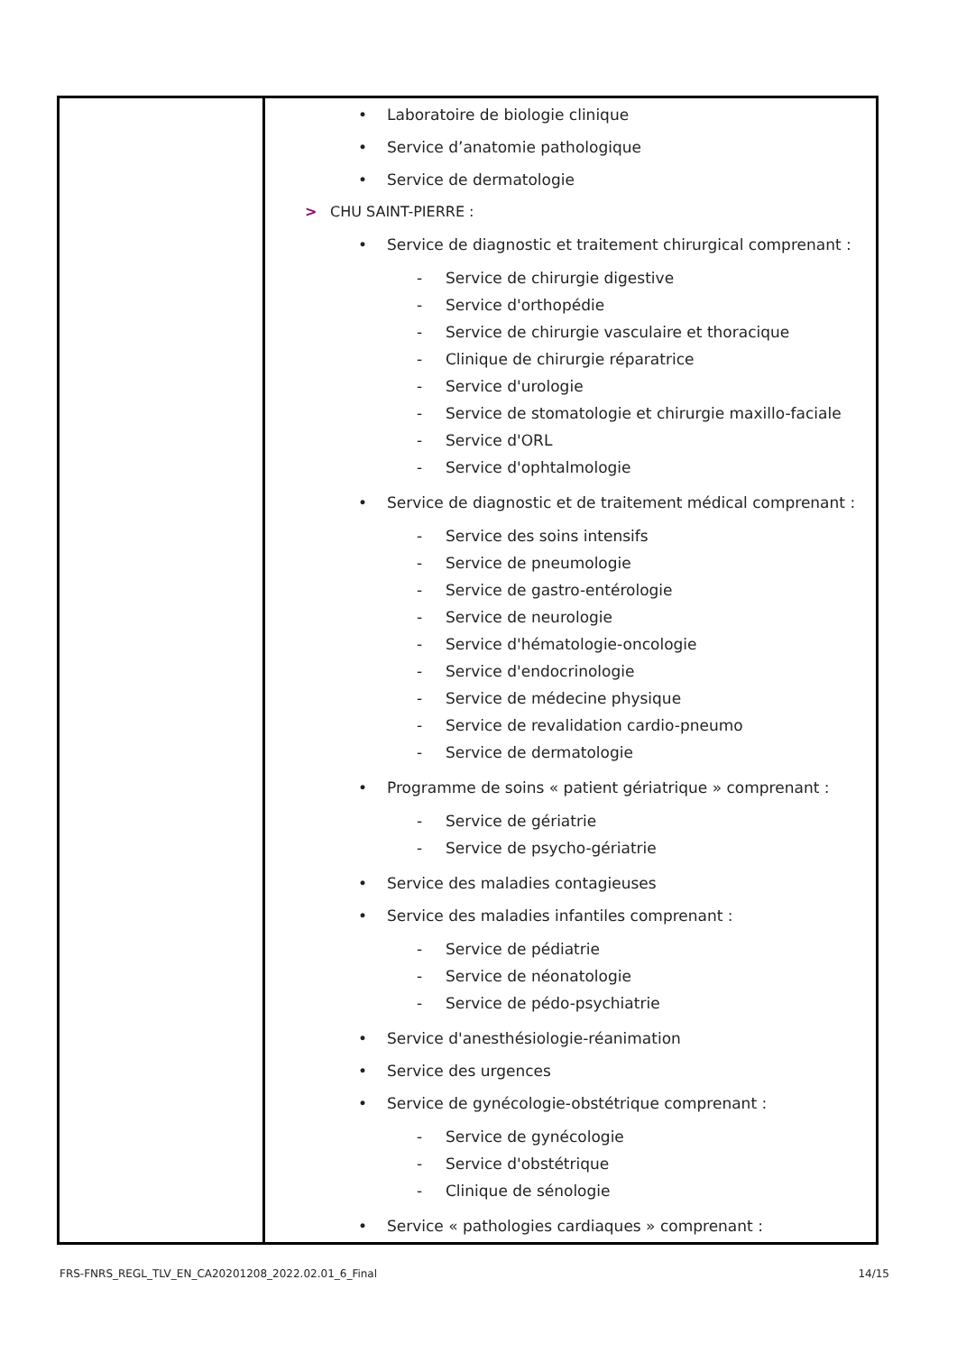| | • Laboratoire de biologie clinique • Service d’anatomie pathologique • Service de dermatologie > CHU SAINT-PIERRE : • Service de diagnostic et traitement chirurgical comprenant : - Service de chirurgie digestive - Service d'orthopédie - Service de chirurgie vasculaire et thoracique - Clinique de chirurgie réparatrice - Service d'urologie - Service de stomatologie et chirurgie maxillo-faciale - Service d'ORL - Service d'ophtalmologie • Service de diagnostic et de traitement médical comprenant : - Service des soins intensifs - Service de pneumologie - Service de gastro-entérologie - Service de neurologie - Service d'hématologie-oncologie - Service d'endocrinologie - Service de médecine physique - Service de revalidation cardio-pneumo - Service de dermatologie • Programme de soins « patient gériatrique » comprenant : - Service de gériatrie - Service de psycho-gériatrie • Service des maladies contagieuses • Service des maladies infantiles comprenant : - Service de pédiatrie - Service de néonatologie - Service de pédo-psychiatrie • Service d'anesthésiologie-réanimation • Service des urgences • Service de gynécologie-obstétrique comprenant : - Service de gynécologie - Service d'obstétrique - Clinique de sénologie • Service « pathologies cardiaques » comprenant : |
FRS-FNRS_REGL_TLV_EN_CA20201208_2022.02.01_6_Final 14/15